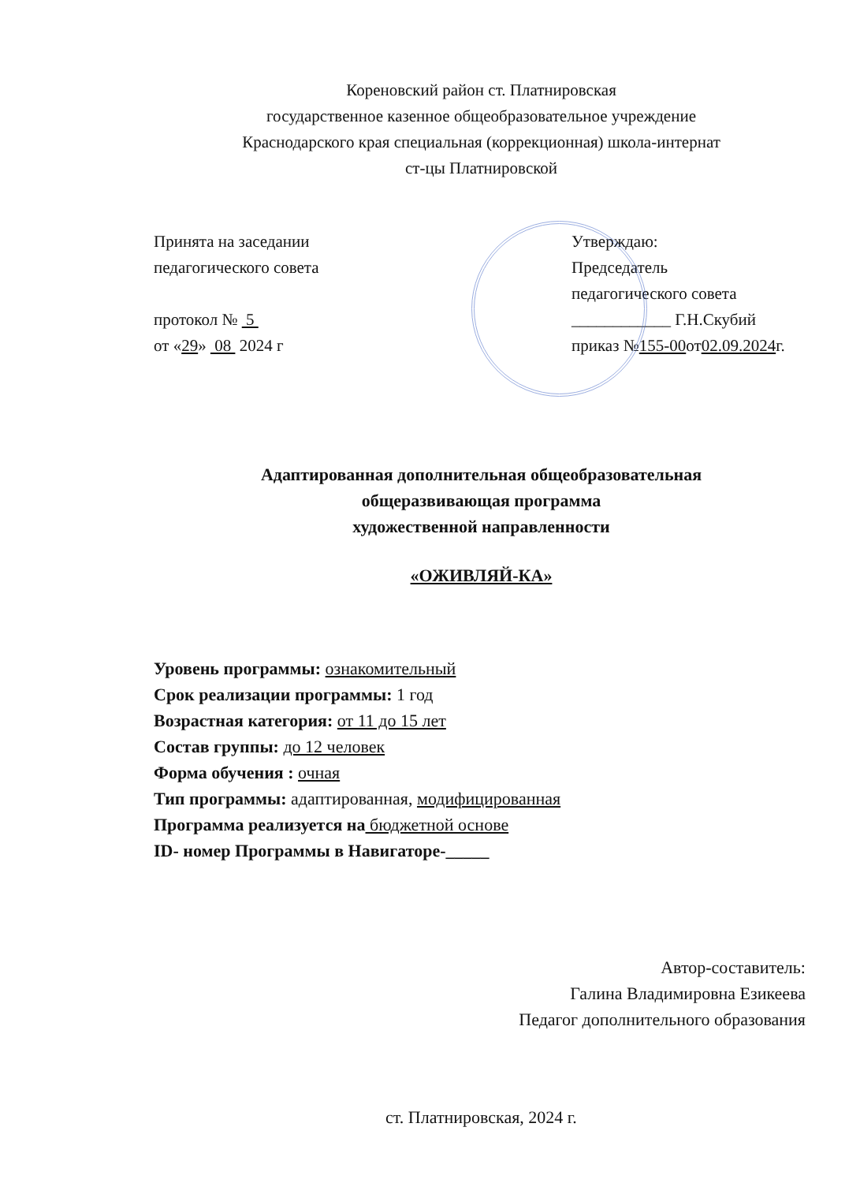Кореновский район ст. Платнировская
государственное казенное общеобразовательное учреждение
Краснодарского края специальная (коррекционная) школа-интернат
ст-цы Платнировской
Принята на заседании
педагогического совета
протокол № 5
от «29» 08 2024 г
Утверждаю:
Председатель
педагогического совета
____________ Г.Н.Скубий
приказ №155-00от02.09.2024г.
Адаптированная дополнительная общеобразовательная
общеразвивающая программа
художественной направленности
«ОЖИВЛЯЙ-КА»
Уровень программы: ознакомительный
Срок реализации программы: 1 год
Возрастная категория: от 11 до 15 лет
Состав группы: до 12 человек
Форма обучения : очная
Тип программы: адаптированная, модифицированная
Программа реализуется на бюджетной основе
ID- номер Программы в Навигаторе-_____
Автор-составитель:
Галина Владимировна Езикеева
Педагог дополнительного образования
ст. Платнировская, 2024 г.